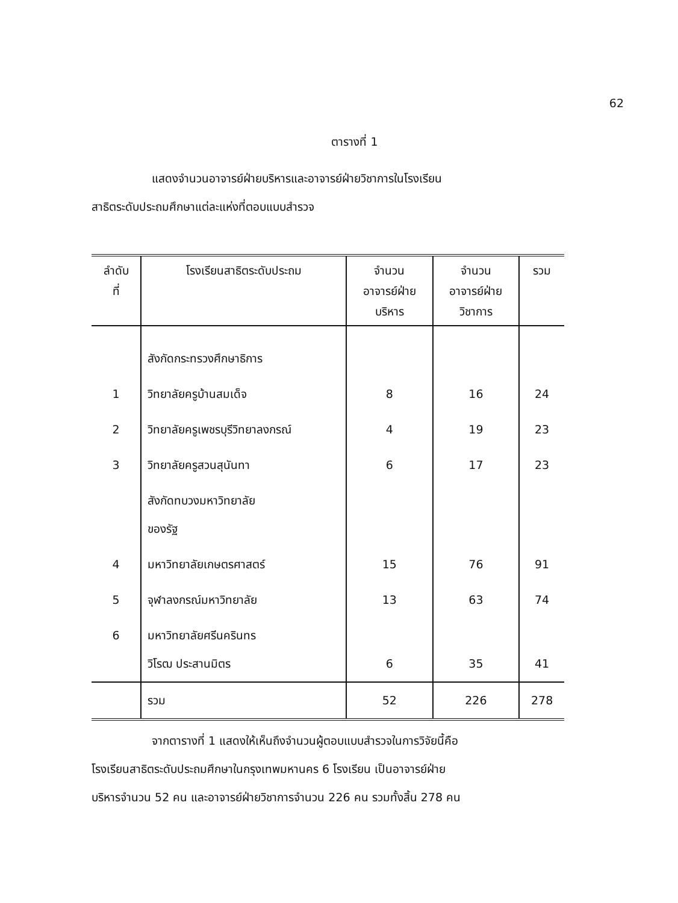62
ตารางที่ 1
แสดงจำนวนอาจารย์ฝ่ายบริหารและอาจารย์ฝ่ายวิชาการในโรงเรียน
สาธิตระดับประถมศึกษาแต่ละแห่งที่ตอบแบบสำรวจ
| ลำดับ ที่ | โรงเรียนสาธิตระดับประถม | จำนวน อาจารย์ฝ่าย บริหาร | จำนวน อาจารย์ฝ่าย วิชาการ | รวม |
| --- | --- | --- | --- | --- |
| | สังกัดกระทรวงศึกษาธิการ | | | |
| 1 | วิทยาลัยครูบ้านสมเด็จ | 8 | 16 | 24 |
| 2 | วิทยาลัยครูเพชรบุรีวิทยาลงกรณ์ | 4 | 19 | 23 |
| 3 | วิทยาลัยครูสวนสุนันทา | 6 | 17 | 23 |
| | สังกัดทบวงมหาวิทยาลัย ของรัฐ | | | |
| 4 | มหาวิทยาลัยเกษตรศาสตร์ | 15 | 76 | 91 |
| 5 | จุฬาลงกรณ์มหาวิทยาลัย | 13 | 63 | 74 |
| 6 | มหาวิทยาลัยศรีนครินทร วิโรฒ ประสานมิตร | 6 | 35 | 41 |
| | รวม | 52 | 226 | 278 |
จากตารางที่ 1 แสดงให้เห็นถึงจำนวนผู้ตอบแบบสำรวจในการวิจัยนี้คือ
โรงเรียนสาธิตระดับประถมศึกษาในกรุงเทพมหานคร 6 โรงเรียน เป็นอาจารย์ฝ่าย
บริหารจำนวน 52 คน และอาจารย์ฝ่ายวิชาการจำนวน 226 คน รวมทั้งสิ้น 278 คน